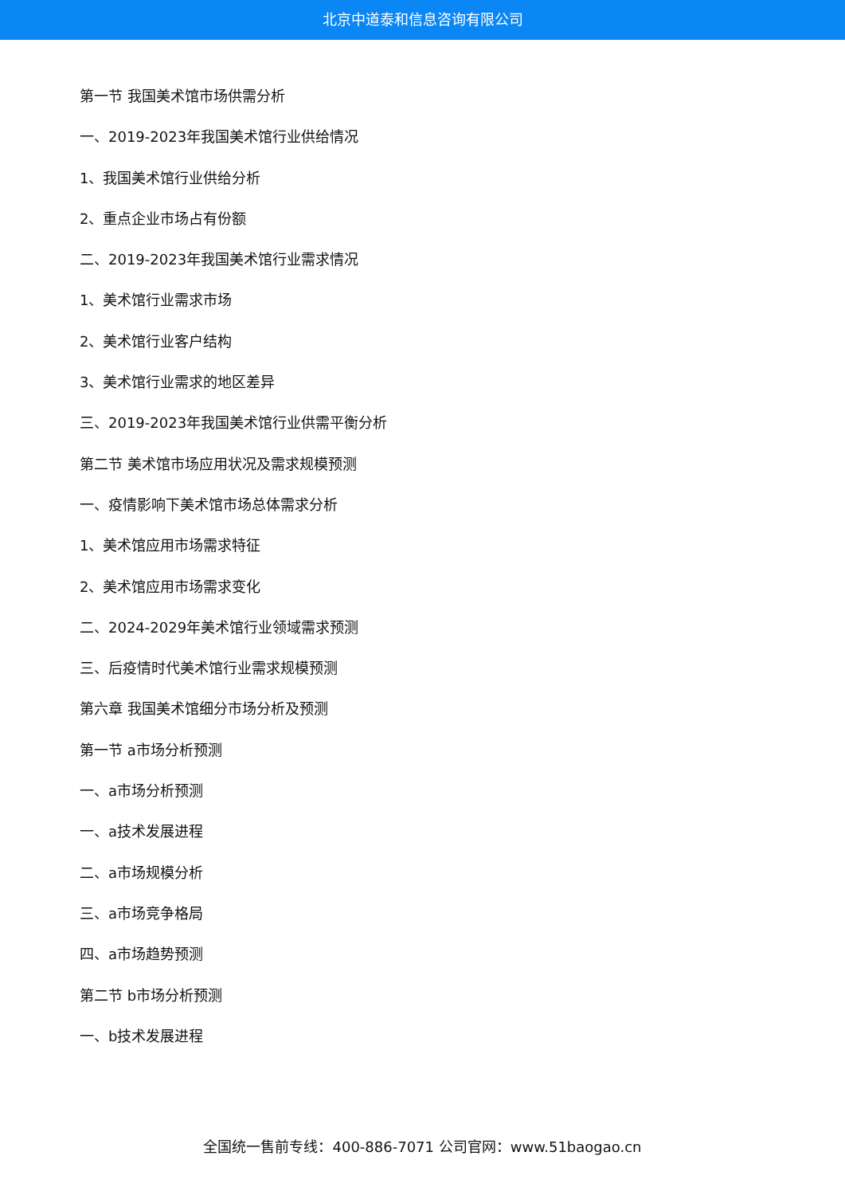北京中道泰和信息咨询有限公司
第一节 我国美术馆市场供需分析
一、2019-2023年我国美术馆行业供给情况
1、我国美术馆行业供给分析
2、重点企业市场占有份额
二、2019-2023年我国美术馆行业需求情况
1、美术馆行业需求市场
2、美术馆行业客户结构
3、美术馆行业需求的地区差异
三、2019-2023年我国美术馆行业供需平衡分析
第二节 美术馆市场应用状况及需求规模预测
一、疫情影响下美术馆市场总体需求分析
1、美术馆应用市场需求特征
2、美术馆应用市场需求变化
二、2024-2029年美术馆行业领域需求预测
三、后疫情时代美术馆行业需求规模预测
第六章 我国美术馆细分市场分析及预测
第一节 a市场分析预测
一、a市场分析预测
一、a技术发展进程
二、a市场规模分析
三、a市场竞争格局
四、a市场趋势预测
第二节 b市场分析预测
一、b技术发展进程
全国统一售前专线：400-886-7071 公司官网：www.51baogao.cn